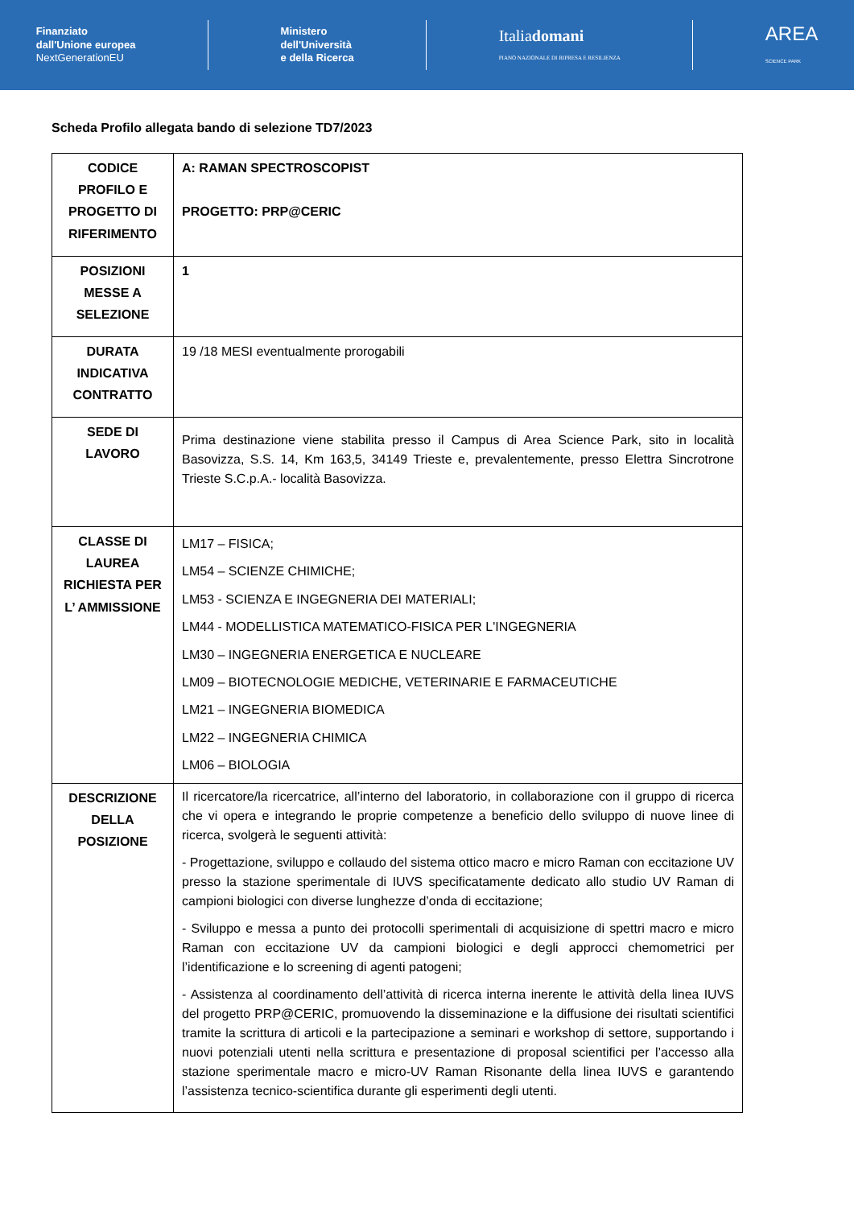Finanziato
dall'Unione europea
NextGenerationEU
Ministero
dell'Università
e della Ricerca
Italiadomani
PIANO NAZIONALE DI RIPRESA E RESILIENZA
AREA
SCIENCE PARK
Scheda Profilo allegata bando di selezione TD7/2023
| CODICE PROFILO E PROGETTO DI RIFERIMENTO | A: RAMAN SPECTROSCOPIST PROGETTO: PRP@CERIC |
| POSIZIONI MESSE A SELEZIONE | 1 |
| DURATA INDICATIVA CONTRATTO | 19 /18 MESI eventualmente prorogabili |
| SEDE DI LAVORO | Prima destinazione viene stabilita presso il Campus di Area Science Park, sito in località Basovizza, S.S. 14, Km 163,5, 34149 Trieste e, prevalentemente, presso Elettra Sincrotrone Trieste S.C.p.A.- località Basovizza. |
| CLASSE DI LAUREA RICHIESTA PER L’ AMMISSIONE | LM17 – FISICA; LM54 – SCIENZE CHIMICHE; LM53 - SCIENZA E INGEGNERIA DEI MATERIALI; LM44 - MODELLISTICA MATEMATICO-FISICA PER L'INGEGNERIA LM30 – INGEGNERIA ENERGETICA E NUCLEARE LM09 – BIOTECNOLOGIE MEDICHE, VETERINARIE E FARMACEUTICHE LM21 – INGEGNERIA BIOMEDICA LM22 – INGEGNERIA CHIMICA LM06 – BIOLOGIA |
| DESCRIZIONE DELLA POSIZIONE | Il ricercatore/la ricercatrice, all’interno del laboratorio, in collaborazione con il gruppo di ricerca che vi opera e integrando le proprie competenze a beneficio dello sviluppo di nuove linee di ricerca, svolgerà le seguenti attività: - Progettazione, sviluppo e collaudo del sistema ottico macro e micro Raman con eccitazione UV presso la stazione sperimentale di IUVS specificatamente dedicato allo studio UV Raman di campioni biologici con diverse lunghezze d’onda di eccitazione; - Sviluppo e messa a punto dei protocolli sperimentali di acquisizione di spettri macro e micro Raman con eccitazione UV da campioni biologici e degli approcci chemometrici per l’identificazione e lo screening di agenti patogeni; - Assistenza al coordinamento dell’attività di ricerca interna inerente le attività della linea IUVS del progetto PRP@CERIC, promuovendo la disseminazione e la diffusione dei risultati scientifici tramite la scrittura di articoli e la partecipazione a seminari e workshop di settore, supportando i nuovi potenziali utenti nella scrittura e presentazione di proposal scientifici per l’accesso alla stazione sperimentale macro e micro-UV Raman Risonante della linea IUVS e garantendo l’assistenza tecnico-scientifica durante gli esperimenti degli utenti. |